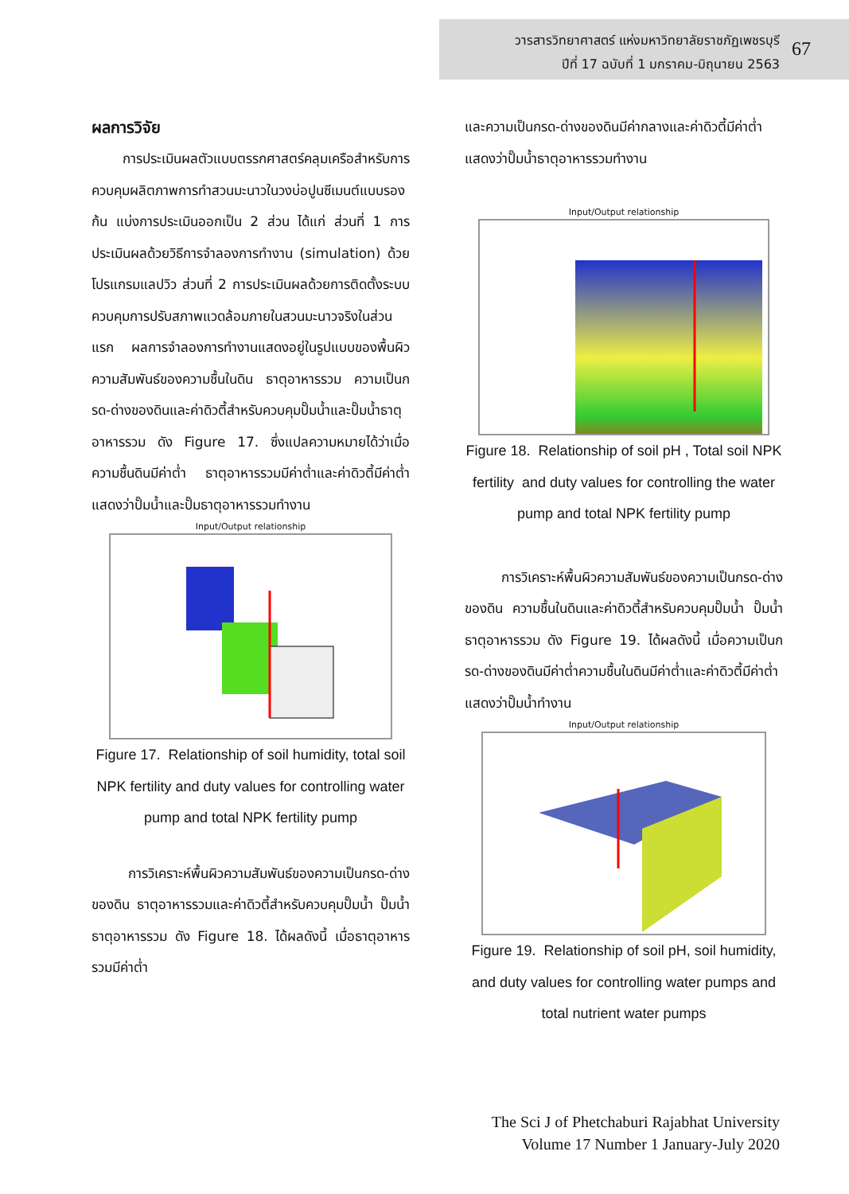วารสารวิทยาศาสตร์ แห่งมหาวิทยาลัยราชภัฏเพชรบุรี
ปีที่ 17 ฉบับที่ 1 มกราคม-มิถุนายน 2563
67
ผลการวิจัย
การประเมินผลตัวแบบตรรกศาสตร์คลุมเครือสำหรับการควบคุมผลิตภาพการทำสวนมะนาวในวงบ่อปูนซีเมนต์แบบรองก้น แบ่งการประเมินออกเป็น 2 ส่วน ได้แก่ ส่วนที่ 1 การประเมินผลด้วยวิธีการจำลองการทำงาน (simulation) ด้วยโปรแกรมแลปวิว ส่วนที่ 2 การประเมินผลด้วยการติดตั้งระบบควบคุมการปรับสภาพแวดล้อมภายในสวนมะนาวจริงในส่วนแรก ผลการจำลองการทำงานแสดงอยู่ในรูปแบบของพื้นผิวความสัมพันธ์ของความชื้นในดิน ธาตุอาหารรวม ความเป็นกรด-ด่างของดินและค่าดิวตี้สำหรับควบคุมปั๊มน้ำและปั๊มน้ำธาตุอาหารรวม ดัง Figure 17. ซึ่งแปลความหมายได้ว่าเมื่อความชื้นดินมีค่าต่ำ ธาตุอาหารรวมมีค่าต่ำและค่าดิวตี้มีค่าต่ำ แสดงว่าปั๊มน้ำและปั๊มธาตุอาหารรวมทำงาน
Input/Output relationship
Figure 17. Relationship of soil humidity, total soil NPK fertility and duty values for controlling water pump and total NPK fertility pump
การวิเคราะห์พื้นผิวความสัมพันธ์ของความเป็นกรด-ด่างของดิน ธาตุอาหารรวมและค่าดิวตี้สำหรับควบคุมปั๊มน้ำ ปั๊มน้ำธาตุอาหารรวม ดัง Figure 18. ได้ผลดังนี้ เมื่อธาตุอาหารรวมมีค่าต่ำ
และความเป็นกรด-ด่างของดินมีค่ากลางและค่าดิวตี้มีค่าต่ำแสดงว่าปั๊มน้ำธาตุอาหารรวมทำงาน
Input/Output relationship
Figure 18. Relationship of soil pH , Total soil NPK fertility and duty values for controlling the water pump and total NPK fertility pump
การวิเคราะห์พื้นผิวความสัมพันธ์ของความเป็นกรด-ด่างของดิน ความชื้นในดินและค่าดิวตี้สำหรับควบคุมปั๊มน้ำ ปั๊มน้ำธาตุอาหารรวม ดัง Figure 19. ได้ผลดังนี้ เมื่อความเป็นกรด-ด่างของดินมีค่าต่ำความชื้นในดินมีค่าต่ำและค่าดิวตี้มีค่าต่ำ แสดงว่าปั๊มน้ำทำงาน
Input/Output relationship
Figure 19. Relationship of soil pH, soil humidity, and duty values for controlling water pumps and total nutrient water pumps
The Sci J of Phetchaburi Rajabhat University
Volume 17 Number 1 January-July 2020